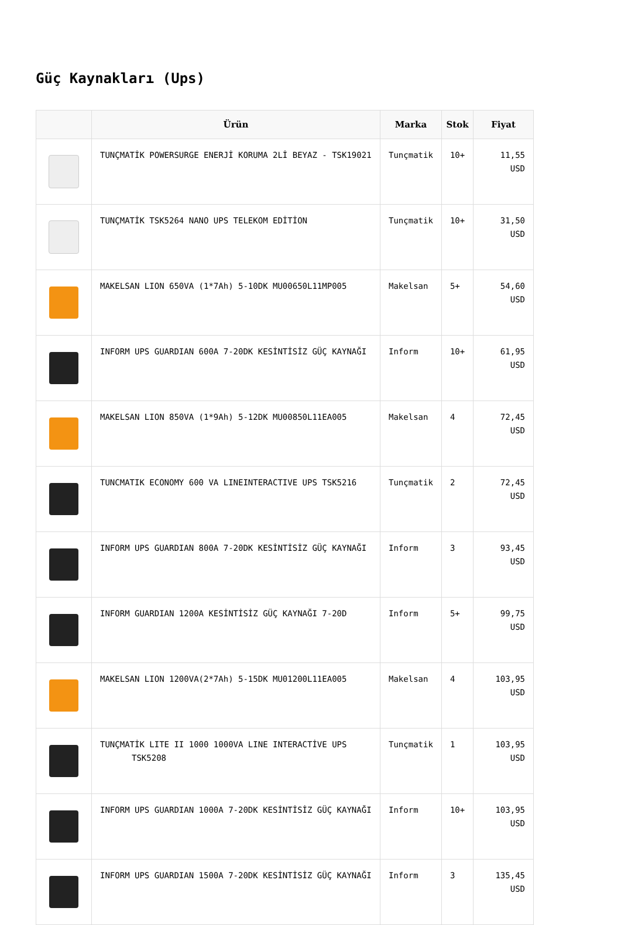Güç Kaynakları (Ups)
| | Ürün | Marka | Stok | Fiyat |
| --- | --- | --- | --- | --- |
| | TUNÇMATİK POWERSURGE ENERJİ KORUMA 2Lİ BEYAZ - TSK19021 | Tunçmatik | 10+ | 11,55 USD |
| | TUNÇMATİK TSK5264 NANO UPS TELEKOM EDİTİON | Tunçmatik | 10+ | 31,50 USD |
| | MAKELSAN LION 650VA (1*7Ah) 5-10DK MU00650L11MP005 | Makelsan | 5+ | 54,60 USD |
| | INFORM UPS GUARDIAN 600A 7-20DK KESİNTİSİZ GÜÇ KAYNAĞI | Inform | 10+ | 61,95 USD |
| | MAKELSAN LION 850VA (1*9Ah) 5-12DK MU00850L11EA005 | Makelsan | 4 | 72,45 USD |
| | TUNCMATIK ECONOMY 600 VA LINEINTERACTIVE UPS TSK5216 | Tunçmatik | 2 | 72,45 USD |
| | INFORM UPS GUARDIAN 800A 7-20DK KESİNTİSİZ GÜÇ KAYNAĞI | Inform | 3 | 93,45 USD |
| | INFORM GUARDIAN 1200A KESİNTİSİZ GÜÇ KAYNAĞI 7-20D | Inform | 5+ | 99,75 USD |
| | MAKELSAN LION 1200VA(2*7Ah) 5-15DK MU01200L11EA005 | Makelsan | 4 | 103,95 USD |
| | TUNÇMATİK LITE II 1000 1000VA LINE INTERACTİVE UPS TSK5208 | Tunçmatik | 1 | 103,95 USD |
| | INFORM UPS GUARDIAN 1000A 7-20DK KESİNTİSİZ GÜÇ KAYNAĞI | Inform | 10+ | 103,95 USD |
| | INFORM UPS GUARDIAN 1500A 7-20DK KESİNTİSİZ GÜÇ KAYNAĞI | Inform | 3 | 135,45 USD |